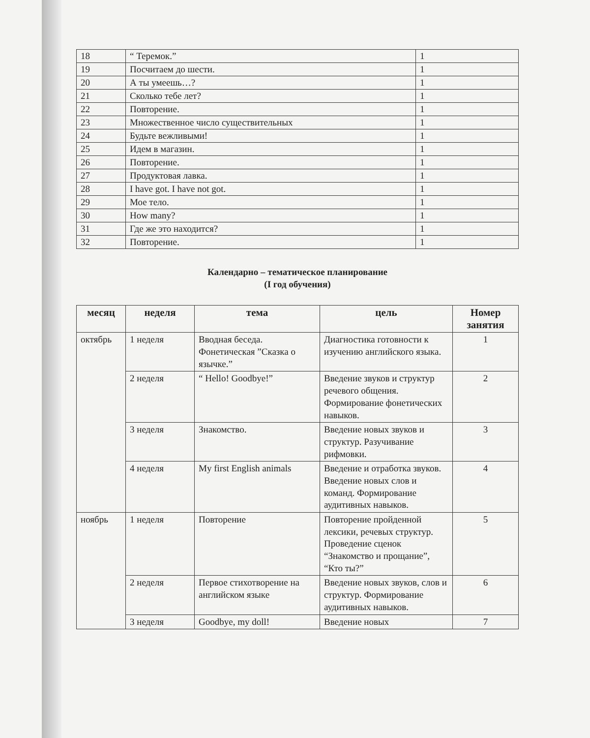| 18 | “ Теремок.” | 1 |
| 19 | Посчитаем до шести. | 1 |
| 20 | А ты умеешь…? | 1 |
| 21 | Сколько тебе лет? | 1 |
| 22 | Повторение. | 1 |
| 23 | Множественное число существительных | 1 |
| 24 | Будьте вежливыми! | 1 |
| 25 | Идем в магазин. | 1 |
| 26 | Повторение. | 1 |
| 27 | Продуктовая лавка. | 1 |
| 28 | I have got. I have not got. | 1 |
| 29 | Мое тело. | 1 |
| 30 | How many? | 1 |
| 31 | Где же это находится? | 1 |
| 32 | Повторение. | 1 |
Календарно – тематическое планирование
(I год обучения)
| месяц | неделя | тема | цель | Номер занятия |
| --- | --- | --- | --- | --- |
| октябрь | 1 неделя | Вводная беседа. Фонетическая ”Сказка о язычке.” | Диагностика готовности к изучению английского языка. | 1 |
| | 2 неделя | “ Hello! Goodbye!” | Введение звуков и структур речевого общения. Формирование фонетических навыков. | 2 |
| | 3 неделя | Знакомство. | Введение новых звуков и структур. Разучивание рифмовки. | 3 |
| | 4 неделя | My first English animals | Введение и отработка звуков. Введение новых слов и команд. Формирование аудитивных навыков. | 4 |
| ноябрь | 1 неделя | Повторение | Повторение пройденной лексики, речевых структур. Проведение сценок “Знакомство и прощание”, “Кто ты?” | 5 |
| | 2 неделя | Первое стихотворение на английском языке | Введение новых звуков, слов и структур. Формирование аудитивных навыков. | 6 |
| | 3 неделя | Goodbye, my doll! | Введение новых | 7 |